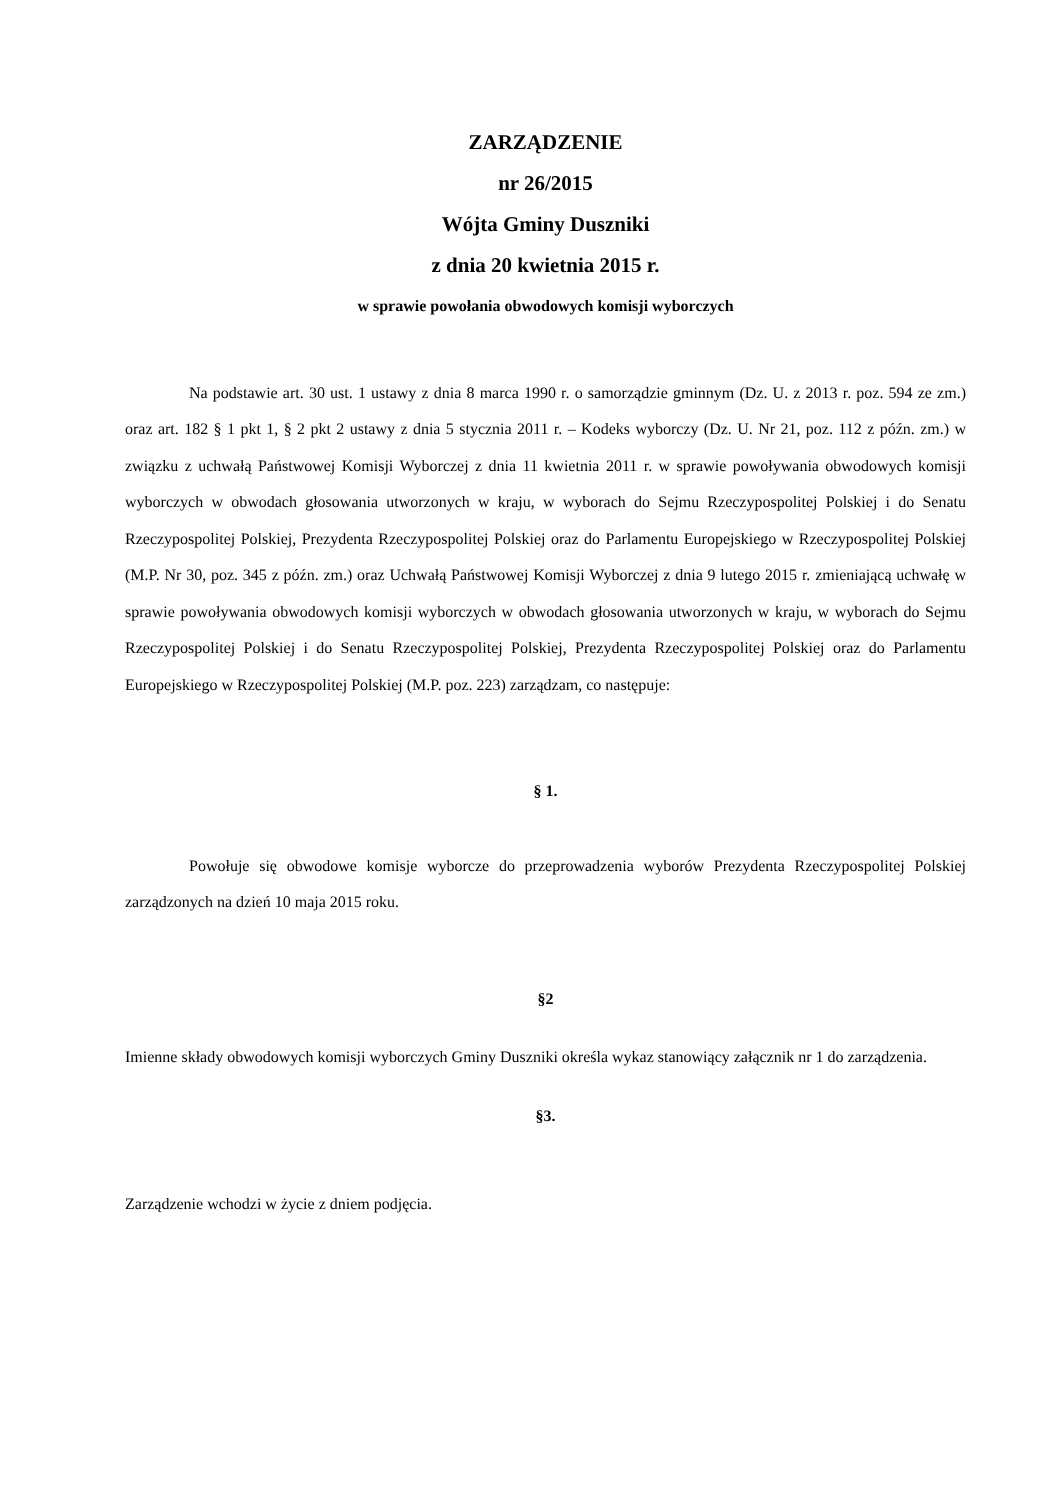ZARZĄDZENIE
nr 26/2015
Wójta Gminy Duszniki
z dnia 20 kwietnia 2015 r.
w sprawie powołania obwodowych komisji wyborczych
Na podstawie art. 30 ust. 1 ustawy z dnia 8 marca 1990 r. o samorządzie gminnym (Dz. U. z 2013 r. poz. 594 ze zm.) oraz art. 182 § 1 pkt 1, § 2 pkt 2 ustawy z dnia 5 stycznia 2011 r. – Kodeks wyborczy (Dz. U. Nr 21, poz. 112 z późn. zm.) w związku z uchwałą Państwowej Komisji Wyborczej z dnia 11 kwietnia 2011 r. w sprawie powoływania obwodowych komisji wyborczych w obwodach głosowania utworzonych w kraju, w wyborach do Sejmu Rzeczypospolitej Polskiej i do Senatu Rzeczypospolitej Polskiej, Prezydenta Rzeczypospolitej Polskiej oraz do Parlamentu Europejskiego w Rzeczypospolitej Polskiej (M.P. Nr 30, poz. 345 z późn. zm.) oraz Uchwałą Państwowej Komisji Wyborczej z dnia 9 lutego 2015 r. zmieniającą uchwałę w sprawie powoływania obwodowych komisji wyborczych w obwodach głosowania utworzonych w kraju, w wyborach do Sejmu Rzeczypospolitej Polskiej i do Senatu Rzeczypospolitej Polskiej, Prezydenta Rzeczypospolitej Polskiej oraz do Parlamentu Europejskiego w Rzeczypospolitej Polskiej (M.P. poz. 223) zarządzam, co następuje:
§ 1.
Powołuje się obwodowe komisje wyborcze do przeprowadzenia wyborów Prezydenta Rzeczypospolitej Polskiej zarządzonych na dzień 10 maja 2015 roku.
§2
Imienne składy obwodowych komisji wyborczych Gminy Duszniki określa wykaz stanowiący załącznik nr 1 do zarządzenia.
§3.
Zarządzenie wchodzi w życie z dniem podjęcia.